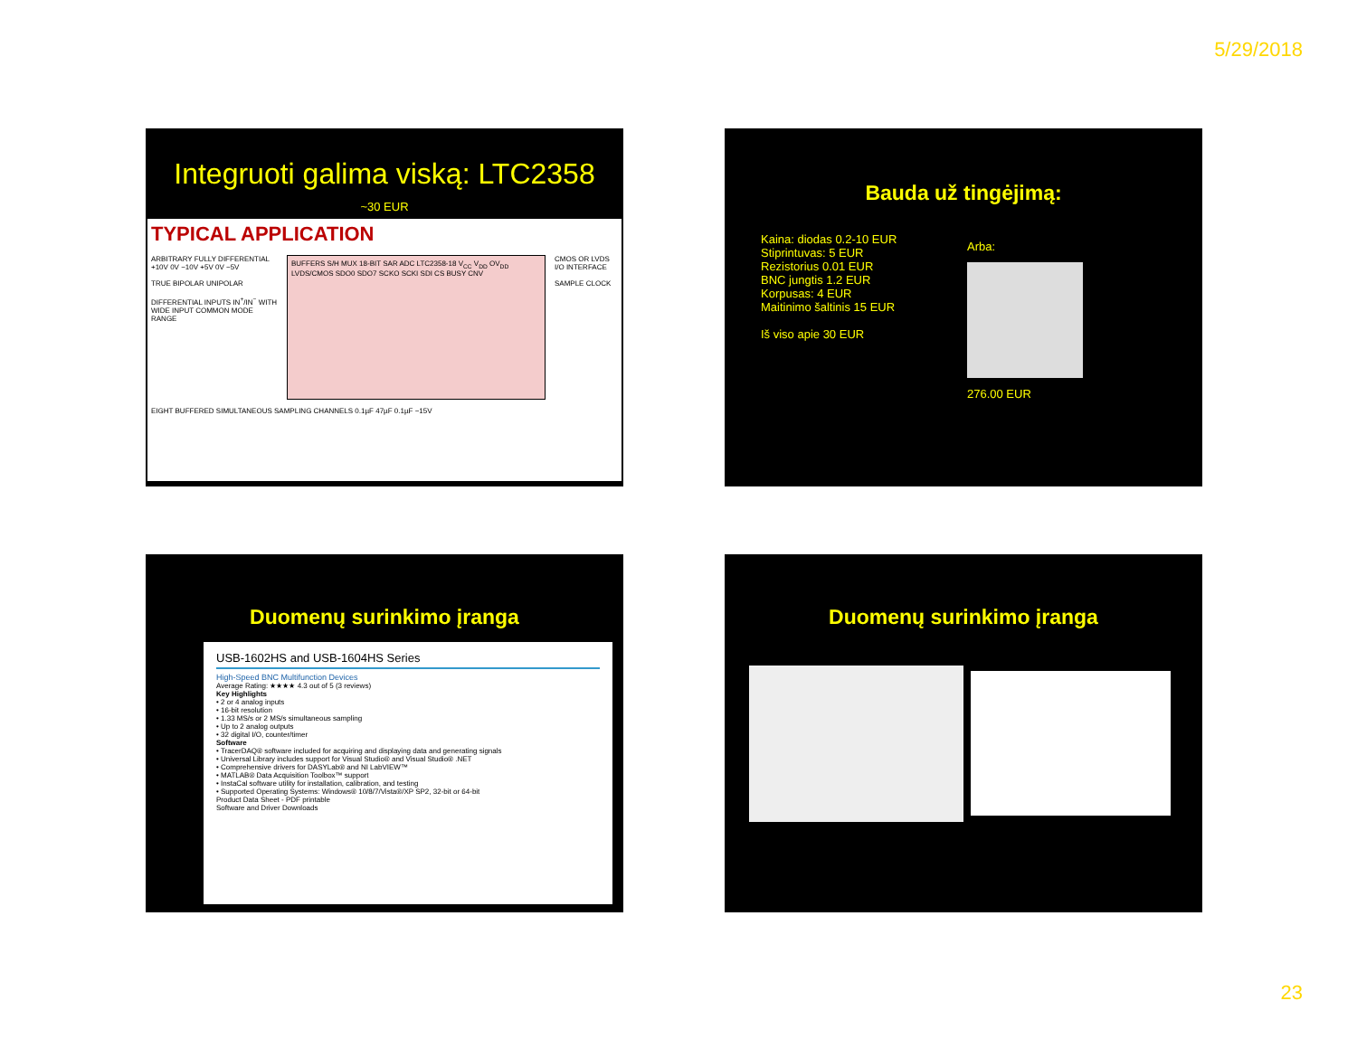5/29/2018
Integruoti galima viską: LTC2358
~30 EUR
TYPICAL APPLICATION
ARBITRARY FULLY DIFFERENTIAL +10V 0V −10V +5V 0V −5V
TRUE BIPOLAR UNIPOLAR
DIFFERENTIAL INPUTS IN<sup>+</sup>/IN<sup>−</sup> WITH WIDE INPUT COMMON MODE RANGE
BUFFERS S/H MUX 18-BIT SAR ADC LTC2358-18 V<sub>CC</sub> V<sub>DD</sub> OV<sub>DD</sub> LVDS/CMOS SDO0 SDO7 SCKO SCKI SDI CS BUSY CNV
CMOS OR LVDS I/O INTERFACE
SAMPLE CLOCK
EIGHT BUFFERED SIMULTANEOUS SAMPLING CHANNELS 0.1µF 47µF 0.1µF −15V
Bauda už tingėjimą:
Kaina: diodas 0.2-10 EUR
Stiprintuvas: 5 EUR
Rezistorius 0.01 EUR
BNC jungtis 1.2 EUR
Korpusas: 4 EUR
Maitinimo šaltinis 15 EUR
Iš viso apie 30 EUR
Arba:
276.00 EUR
Duomenų surinkimo įranga
USB-1602HS and USB-1604HS Series
High-Speed BNC Multifunction Devices
Average Rating: ★★★★ 4.3 out of 5 (3 reviews)
Key Highlights
• 2 or 4 analog inputs
• 16-bit resolution
• 1.33 MS/s or 2 MS/s simultaneous sampling
• Up to 2 analog outputs
• 32 digital I/O, counter/timer
Software
• TracerDAQ® software included for acquiring and displaying data and generating signals
• Universal Library includes support for Visual Studio® and Visual Studio® .NET
• Comprehensive drivers for DASYLab® and NI LabVIEW™
• MATLAB® Data Acquisition Toolbox™ support
• InstaCal software utility for installation, calibration, and testing
• Supported Operating Systems: Windows® 10/8/7/Vista®/XP SP2, 32-bit or 64-bit
Product Data Sheet - PDF printable
Software and Driver Downloads
Duomenų surinkimo įranga
23